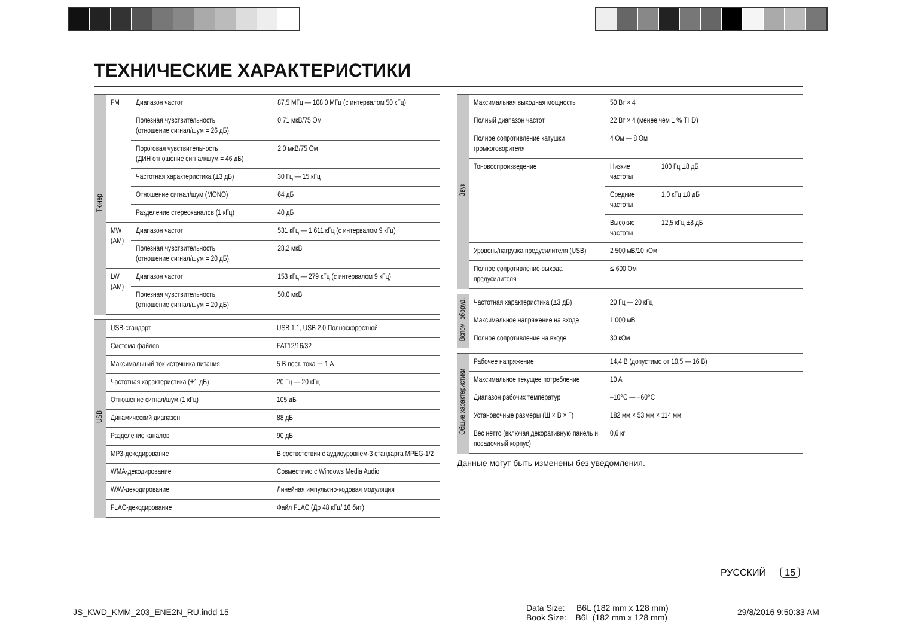ТЕХНИЧЕСКИЕ ХАРАКТЕРИСТИКИ
| Тюнер | FM | Диапазон частот | 87,5 МГц — 108,0 МГц (с интервалом 50 кГц) |
| | | Полезная чувствительность (отношение сигнал/шум = 26 дБ) | 0,71 мкВ/75 Ом |
| | | Пороговая чувствительность (ДИН отношение сигнал/шум = 46 дБ) | 2,0 мкВ/75 Ом |
| | | Частотная характеристика (±3 дБ) | 30 Гц — 15 кГц |
| | | Отношение сигнал/шум (MONO) | 64 дБ |
| | | Разделение стереоканалов (1 кГц) | 40 дБ |
| | MW (AM) | Диапазон частот | 531 кГц — 1 611 кГц (с интервалом 9 кГц) |
| | | Полезная чувствительность (отношение сигнал/шум = 20 дБ) | 28,2 мкВ |
| | LW (AM) | Диапазон частот | 153 кГц — 279 кГц (с интервалом 9 кГц) |
| | | Полезная чувствительность (отношение сигнал/шум = 20 дБ) | 50,0 мкВ |
| USB | USB-стандарт | USB 1.1, USB 2.0 Полноскоростной |
| | Система файлов | FAT12/16/32 |
| | Максимальный ток источника питания | 5 В пост. тока ⎓ 1 A |
| | Частотная характеристика (±1 дБ) | 20 Гц — 20 кГц |
| | Отношение сигнал/шум (1 кГц) | 105 дБ |
| | Динамический диапазон | 88 дБ |
| | Разделение каналов | 90 дБ |
| | MP3-декодирование | В соответствии с аудиоуровнем-3 стандарта MPEG-1/2 |
| | WMA-декодирование | Совместимо с Windows Media Audio |
| | WAV-декодирование | Линейная импульсно-кодовая модуляция |
| | FLAC-декодирование | Файл FLAC (До 48 кГц/ 16 бит) |
| Звук | Максимальная выходная мощность | 50 Вт × 4 | |
| | Полный диапазон частот | 22 Вт × 4 (менее чем 1 % THD) | |
| | Полное сопротивление катушки громкоговорителя | 4 Ом — 8 Ом | |
| | Тоновоспроизведение | Низкие частоты | 100 Гц ±8 дБ |
| | | Средние частоты | 1,0 кГц ±8 дБ |
| | | Высокие частоты | 12,5 кГц ±8 дБ |
| | Уровень/нагрузка предусилителя (USB) | 2 500 мВ/10 кОм | |
| | Полное сопротивление выхода предусилителя | ≤ 600 Ом | |
| Вспом. оборуд. | Частотная характеристика (±3 дБ) | 20 Гц — 20 кГц |
| | Максимальное напряжение на входе | 1 000 мВ |
| | Полное сопротивление на входе | 30 кОм |
| Общие характеристики | Рабочее напряжение | 14,4 В (допустимо от 10,5 — 16 В) |
| | Максимальное текущее потребление | 10 A |
| | Диапазон рабочих температур | –10°C — +60°C |
| | Установочные размеры (Ш × В × Г) | 182 мм × 53 мм × 114 мм |
| | Вес нетто (включая декоративную панель и посадочный корпус) | 0,6 кг |
Данные могут быть изменены без уведомления.
РУССКИЙ 15
JS_KWD_KMM_203_ENE2N_RU.indd 15
Data Size: B6L (182 mm x 128 mm)
Book Size: B6L (182 mm x 128 mm)
29/8/2016 9:50:33 AM